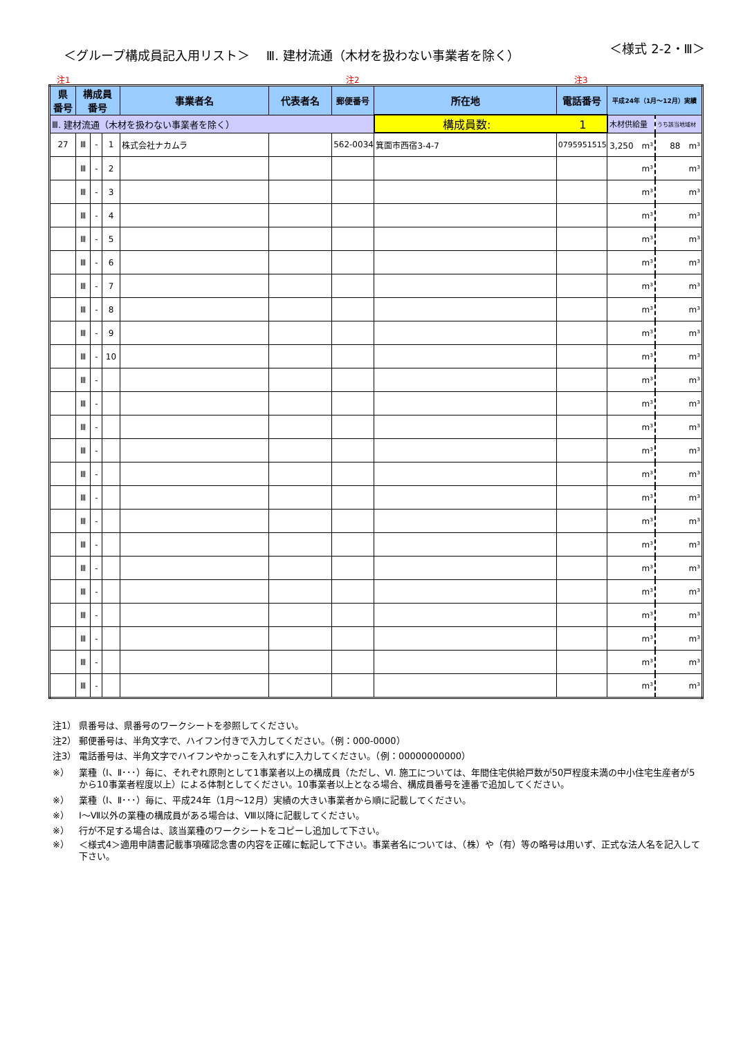＜グループ構成員記入用リスト＞　 Ⅲ. 建材流通（木材を扱わない事業者を除く）
＜様式 2-2・Ⅲ＞
注1 注2 注3
| 県 番号 | 構成員 番号 | | | 事業者名 | 代表者名 | 郵便番号 | 所在地 | 電話番号 | 平成24年（1月～12月）実績 | |
| --- | --- | --- | --- | --- | --- | --- | --- | --- | --- | --- |
| Ⅲ. 建材流通（木材を扱わない事業者を除く） | | | | | | | 構成員数: 1 | | 木材供給量 | うち該当地域材 |
| 27 | Ⅲ | - | 1 | 株式会社ナカムラ | | 562-0034 | 箕面市西宿3-4-7 | 0795951515 | 3,250 m³ | 88 m³ |
| | Ⅲ | - | 2 | | | | | | m³ | m³ |
| | Ⅲ | - | 3 | | | | | | m³ | m³ |
| | Ⅲ | - | 4 | | | | | | m³ | m³ |
| | Ⅲ | - | 5 | | | | | | m³ | m³ |
| | Ⅲ | - | 6 | | | | | | m³ | m³ |
| | Ⅲ | - | 7 | | | | | | m³ | m³ |
| | Ⅲ | - | 8 | | | | | | m³ | m³ |
| | Ⅲ | - | 9 | | | | | | m³ | m³ |
| | Ⅲ | - | 10 | | | | | | m³ | m³ |
| | Ⅲ | - | | | | | | | m³ | m³ |
| | Ⅲ | - | | | | | | | m³ | m³ |
| | Ⅲ | - | | | | | | | m³ | m³ |
| | Ⅲ | - | | | | | | | m³ | m³ |
| | Ⅲ | - | | | | | | | m³ | m³ |
| | Ⅲ | - | | | | | | | m³ | m³ |
| | Ⅲ | - | | | | | | | m³ | m³ |
| | Ⅲ | - | | | | | | | m³ | m³ |
| | Ⅲ | - | | | | | | | m³ | m³ |
| | Ⅲ | - | | | | | | | m³ | m³ |
| | Ⅲ | - | | | | | | | m³ | m³ |
| | Ⅲ | - | | | | | | | m³ | m³ |
| | Ⅲ | - | | | | | | | m³ | m³ |
| | Ⅲ | - | | | | | | | m³ | m³ |
注1） 県番号は、県番号のワークシートを参照してください。
注2） 郵便番号は、半角文字で、ハイフン付きで入力してください。（例：000-0000）
注3） 電話番号は、半角文字でハイフンやかっこを入れずに入力してください。（例：00000000000）
※） 業種（Ⅰ、Ⅱ･･･）毎に、それぞれ原則として1事業者以上の構成員（ただし、Ⅵ. 施工については、年間住宅供給戸数が50戸程度未満の中小住宅生産者が5から10事業者程度以上）による体制としてください。10事業者以上となる場合、構成員番号を連番で追加してください。
※） 業種（Ⅰ、Ⅱ･･･）毎に、平成24年（1月～12月）実績の大きい事業者から順に記載してください。
※） Ⅰ～Ⅶ以外の業種の構成員がある場合は、Ⅷ以降に記載してください。
※） 行が不足する場合は、該当業種のワークシートをコピーし追加して下さい。
※） ＜様式4＞適用申請書記載事項確認念書の内容を正確に転記して下さい。事業者名については、（株）や（有）等の略号は用いず、正式な法人名を記入して下さい。